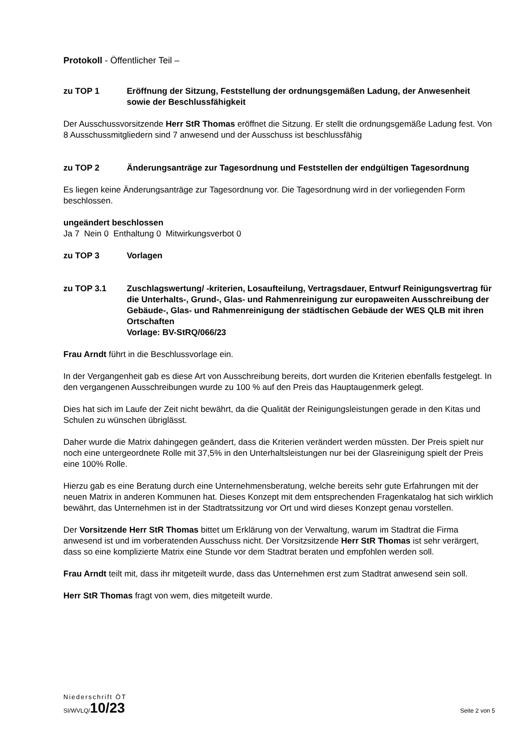Protokoll - Öffentlicher Teil –
zu TOP 1 Eröffnung der Sitzung, Feststellung der ordnungsgemäßen Ladung, der Anwesenheit sowie der Beschlussfähigkeit
Der Ausschussvorsitzende Herr StR Thomas eröffnet die Sitzung. Er stellt die ordnungsgemäße Ladung fest. Von 8 Ausschussmitgliedern sind 7 anwesend und der Ausschuss ist beschlussfähig
zu TOP 2 Änderungsanträge zur Tagesordnung und Feststellen der endgültigen Tagesordnung
Es liegen keine Änderungsanträge zur Tagesordnung vor. Die Tagesordnung wird in der vorliegenden Form beschlossen.
ungeändert beschlossen
Ja 7 Nein 0 Enthaltung 0 Mitwirkungsverbot 0
zu TOP 3 Vorlagen
zu TOP 3.1 Zuschlagswertung/ -kriterien, Losaufteilung, Vertragsdauer, Entwurf Reinigungsvertrag für die Unterhalts-, Grund-, Glas- und Rahmenreinigung zur europaweiten Ausschreibung der Gebäude-, Glas- und Rahmenreinigung der städtischen Gebäude der WES QLB mit ihren Ortschaften
Vorlage: BV-StRQ/066/23
Frau Arndt führt in die Beschlussvorlage ein.
In der Vergangenheit gab es diese Art von Ausschreibung bereits, dort wurden die Kriterien ebenfalls festgelegt. In den vergangenen Ausschreibungen wurde zu 100 % auf den Preis das Hauptaugenmerk gelegt.
Dies hat sich im Laufe der Zeit nicht bewährt, da die Qualität der Reinigungsleistungen gerade in den Kitas und Schulen zu wünschen übriglässt.
Daher wurde die Matrix dahingegen geändert, dass die Kriterien verändert werden müssten. Der Preis spielt nur noch eine untergeordnete Rolle mit 37,5% in den Unterhaltsleistungen nur bei der Glasreinigung spielt der Preis eine 100% Rolle.
Hierzu gab es eine Beratung durch eine Unternehmensberatung, welche bereits sehr gute Erfahrungen mit der neuen Matrix in anderen Kommunen hat. Dieses Konzept mit dem entsprechenden Fragenkatalog hat sich wirklich bewährt, das Unternehmen ist in der Stadtratssitzung vor Ort und wird dieses Konzept genau vorstellen.
Der Vorsitzende Herr StR Thomas bittet um Erklärung von der Verwaltung, warum im Stadtrat die Firma anwesend ist und im vorberatenden Ausschuss nicht. Der Vorsitzsitzende Herr StR Thomas ist sehr verärgert, dass so eine komplizierte Matrix eine Stunde vor dem Stadtrat beraten und empfohlen werden soll.
Frau Arndt teilt mit, dass ihr mitgeteilt wurde, dass das Unternehmen erst zum Stadtrat anwesend sein soll.
Herr StR Thomas fragt von wem, dies mitgeteilt wurde.
Niederschrift ÖT
SI/WVLQ/10/23
Seite 2 von 5